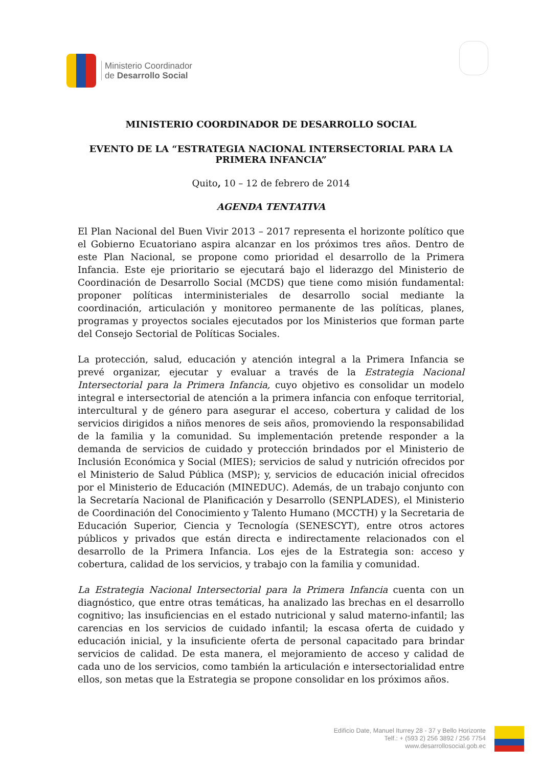Ministerio Coordinador
de Desarrollo Social
MINISTERIO COORDINADOR DE DESARROLLO SOCIAL
EVENTO DE LA “ESTRATEGIA NACIONAL INTERSECTORIAL PARA LA PRIMERA INFANCIA”
Quito, 10 – 12 de febrero de 2014
AGENDA TENTATIVA
El Plan Nacional del Buen Vivir 2013 – 2017 representa el horizonte político que el Gobierno Ecuatoriano aspira alcanzar en los próximos tres años. Dentro de este Plan Nacional, se propone como prioridad el desarrollo de la Primera Infancia. Este eje prioritario se ejecutará bajo el liderazgo del Ministerio de Coordinación de Desarrollo Social (MCDS) que tiene como misión fundamental: proponer políticas interministeriales de desarrollo social mediante la coordinación, articulación y monitoreo permanente de las políticas, planes, programas y proyectos sociales ejecutados por los Ministerios que forman parte del Consejo Sectorial de Políticas Sociales.
La protección, salud, educación y atención integral a la Primera Infancia se prevé organizar, ejecutar y evaluar a través de la Estrategia Nacional Intersectorial para la Primera Infancia, cuyo objetivo es consolidar un modelo integral e intersectorial de atención a la primera infancia con enfoque territorial, intercultural y de género para asegurar el acceso, cobertura y calidad de los servicios dirigidos a niños menores de seis años, promoviendo la responsabilidad de la familia y la comunidad. Su implementación pretende responder a la demanda de servicios de cuidado y protección brindados por el Ministerio de Inclusión Económica y Social (MIES); servicios de salud y nutrición ofrecidos por el Ministerio de Salud Pública (MSP); y, servicios de educación inicial ofrecidos por el Ministerio de Educación (MINEDUC). Además, de un trabajo conjunto con la Secretaría Nacional de Planificación y Desarrollo (SENPLADES), el Ministerio de Coordinación del Conocimiento y Talento Humano (MCCTH) y la Secretaria de Educación Superior, Ciencia y Tecnología (SENESCYT), entre otros actores públicos y privados que están directa e indirectamente relacionados con el desarrollo de la Primera Infancia. Los ejes de la Estrategia son: acceso y cobertura, calidad de los servicios, y trabajo con la familia y comunidad.
La Estrategia Nacional Intersectorial para la Primera Infancia cuenta con un diagnóstico, que entre otras temáticas, ha analizado las brechas en el desarrollo cognitivo; las insuficiencias en el estado nutricional y salud materno-infantil; las carencias en los servicios de cuidado infantil; la escasa oferta de cuidado y educación inicial, y la insuficiente oferta de personal capacitado para brindar servicios de calidad. De esta manera, el mejoramiento de acceso y calidad de cada uno de los servicios, como también la articulación e intersectorialidad entre ellos, son metas que la Estrategia se propone consolidar en los próximos años.
Edificio Date, Manuel Iturrey 28 - 37 y Bello Horizonte
Telf.: + (593 2) 256 3892 / 256 7754
www.desarrollosocial.gob.ec